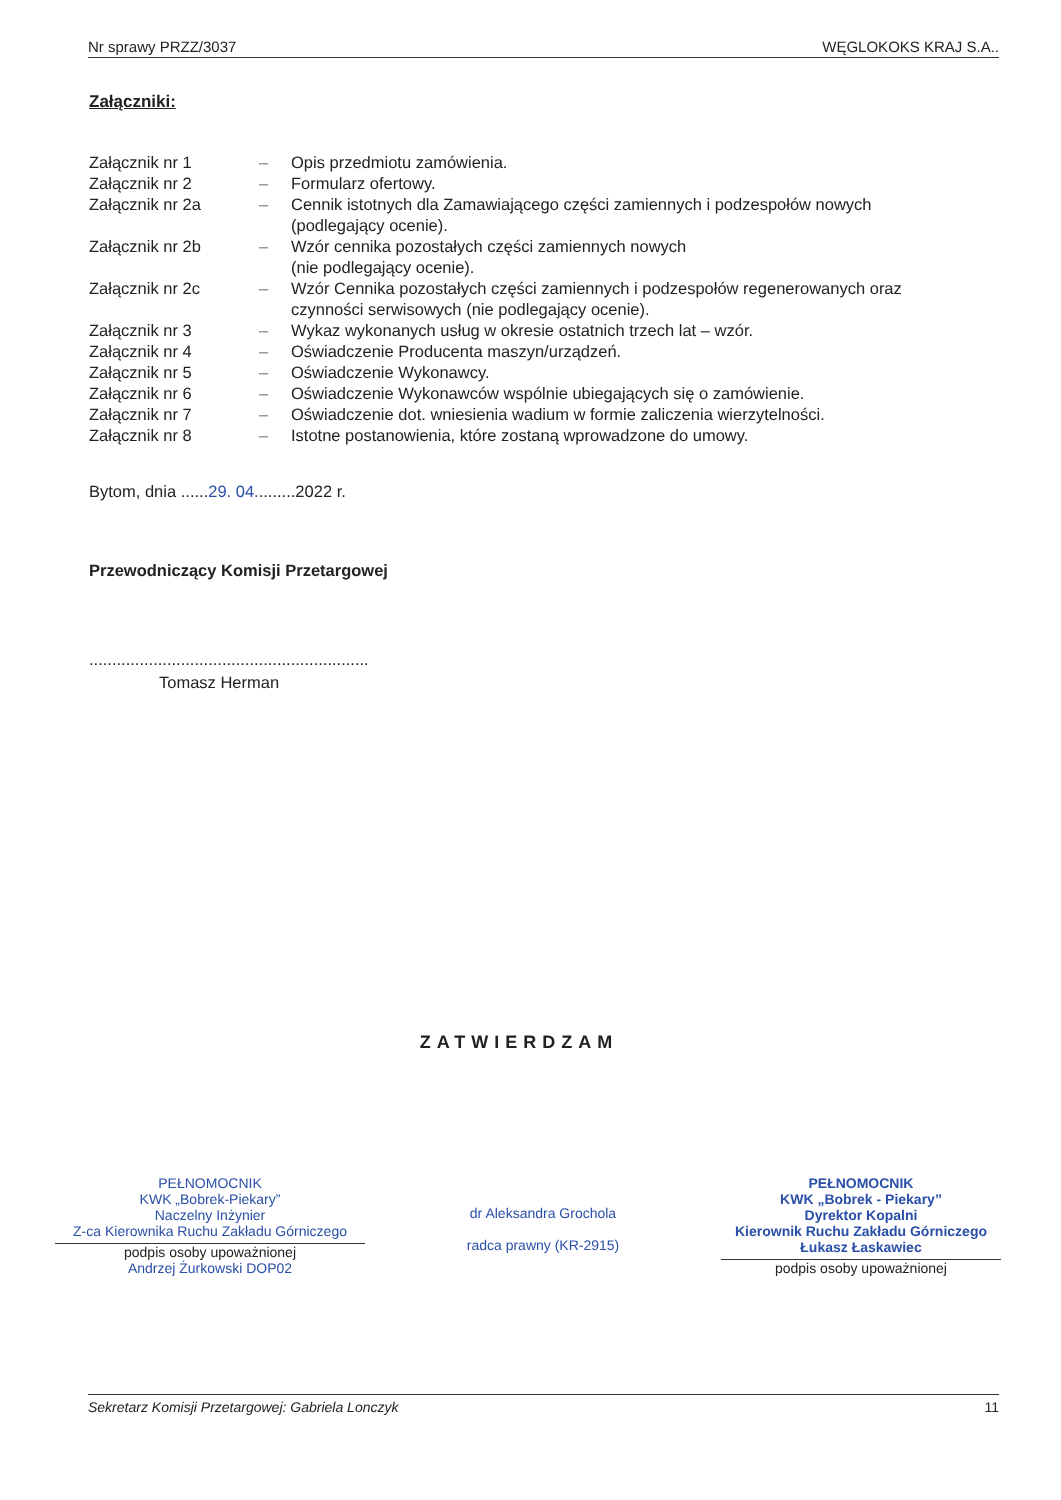Nr sprawy PRZZ/3037 WĘGLOKOKS KRAJ S.A..
Załączniki:
| Załącznik nr 1 | – | Opis przedmiotu zamówienia. |
| Załącznik nr 2 | – | Formularz ofertowy. |
| Załącznik nr 2a | – | Cennik istotnych dla Zamawiającego części zamiennych i podzespołów nowych (podlegający ocenie). |
| Załącznik nr 2b | – | Wzór cennika pozostałych części zamiennych nowych (nie podlegający ocenie). |
| Załącznik nr 2c | – | Wzór Cennika pozostałych części zamiennych i podzespołów regenerowanych oraz czynności serwisowych (nie podlegający ocenie). |
| Załącznik nr 3 | – | Wykaz wykonanych usług w okresie ostatnich trzech lat – wzór. |
| Załącznik nr 4 | – | Oświadczenie Producenta maszyn/urządzeń. |
| Załącznik nr 5 | – | Oświadczenie Wykonawcy. |
| Załącznik nr 6 | – | Oświadczenie Wykonawców wspólnie ubiegających się o zamówienie. |
| Załącznik nr 7 | – | Oświadczenie dot. wniesienia wadium w formie zaliczenia wierzytelności. |
| Załącznik nr 8 | – | Istotne postanowienia, które zostaną wprowadzone do umowy. |
Bytom, dnia ......29. 04.........2022 r.
Przewodniczący Komisji Przetargowej
.............................................................
Tomasz Herman
ZATWIERDZAM
PEŁNOMOCNIK
KWK „Bobrek-Piekary”
Naczelny Inżynier
Z-ca Kierownika Ruchu Zakładu Górniczego
podpis osoby upoważnionej
Andrzej Żurkowski DOP02
dr Aleksandra Grochola
radca prawny (KR-2915)
PEŁNOMOCNIK
KWK „Bobrek - Piekary”
Dyrektor Kopalni
Kierownik Ruchu Zakładu Górniczego
Łukasz Łaskawiec
podpis osoby upoważnionej
Sekretarz Komisji Przetargowej: Gabriela Lonczyk 11